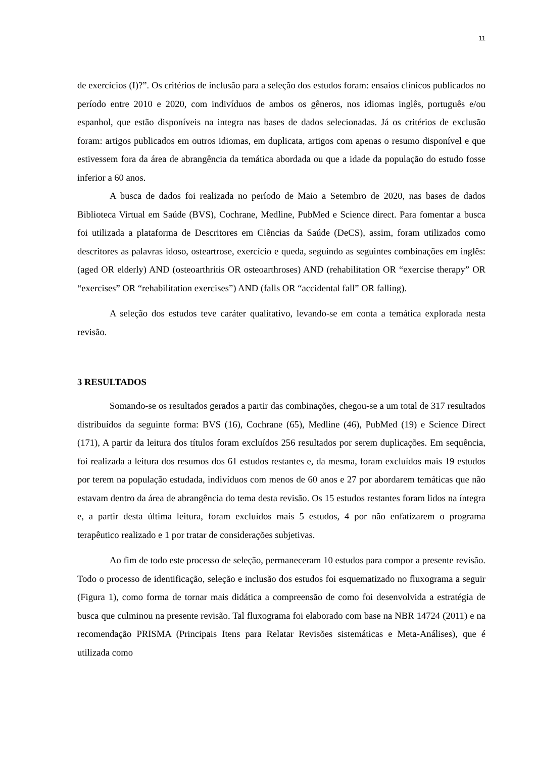11
de exercícios (I)?”. Os critérios de inclusão para a seleção dos estudos foram: ensaios clínicos publicados no período entre 2010 e 2020, com indivíduos de ambos os gêneros, nos idiomas inglês, português e/ou espanhol, que estão disponíveis na integra nas bases de dados selecionadas. Já os critérios de exclusão foram: artigos publicados em outros idiomas, em duplicata, artigos com apenas o resumo disponível e que estivessem fora da área de abrangência da temática abordada ou que a idade da população do estudo fosse inferior a 60 anos.
A busca de dados foi realizada no período de Maio a Setembro de 2020, nas bases de dados Biblioteca Virtual em Saúde (BVS), Cochrane, Medline, PubMed e Science direct. Para fomentar a busca foi utilizada a plataforma de Descritores em Ciências da Saúde (DeCS), assim, foram utilizados como descritores as palavras idoso, osteartrose, exercício e queda, seguindo as seguintes combinações em inglês: (aged OR elderly) AND (osteoarthritis OR osteoarthroses) AND (rehabilitation OR “exercise therapy” OR “exercises” OR “rehabilitation exercises”) AND (falls OR “accidental fall” OR falling).
A seleção dos estudos teve caráter qualitativo, levando-se em conta a temática explorada nesta revisão.
3 RESULTADOS
Somando-se os resultados gerados a partir das combinações, chegou-se a um total de 317 resultados distribuídos da seguinte forma: BVS (16), Cochrane (65), Medline (46), PubMed (19) e Science Direct (171), A partir da leitura dos títulos foram excluídos 256 resultados por serem duplicações. Em sequência, foi realizada a leitura dos resumos dos 61 estudos restantes e, da mesma, foram excluídos mais 19 estudos por terem na população estudada, indivíduos com menos de 60 anos e 27 por abordarem temáticas que não estavam dentro da área de abrangência do tema desta revisão. Os 15 estudos restantes foram lidos na íntegra e, a partir desta última leitura, foram excluídos mais 5 estudos, 4 por não enfatizarem o programa terapêutico realizado e 1 por tratar de considerações subjetivas.
Ao fim de todo este processo de seleção, permaneceram 10 estudos para compor a presente revisão. Todo o processo de identificação, seleção e inclusão dos estudos foi esquematizado no fluxograma a seguir (Figura 1), como forma de tornar mais didática a compreensão de como foi desenvolvida a estratégia de busca que culminou na presente revisão. Tal fluxograma foi elaborado com base na NBR 14724 (2011) e na recomendação PRISMA (Principais Itens para Relatar Revisões sistemáticas e Meta-Análises), que é utilizada como